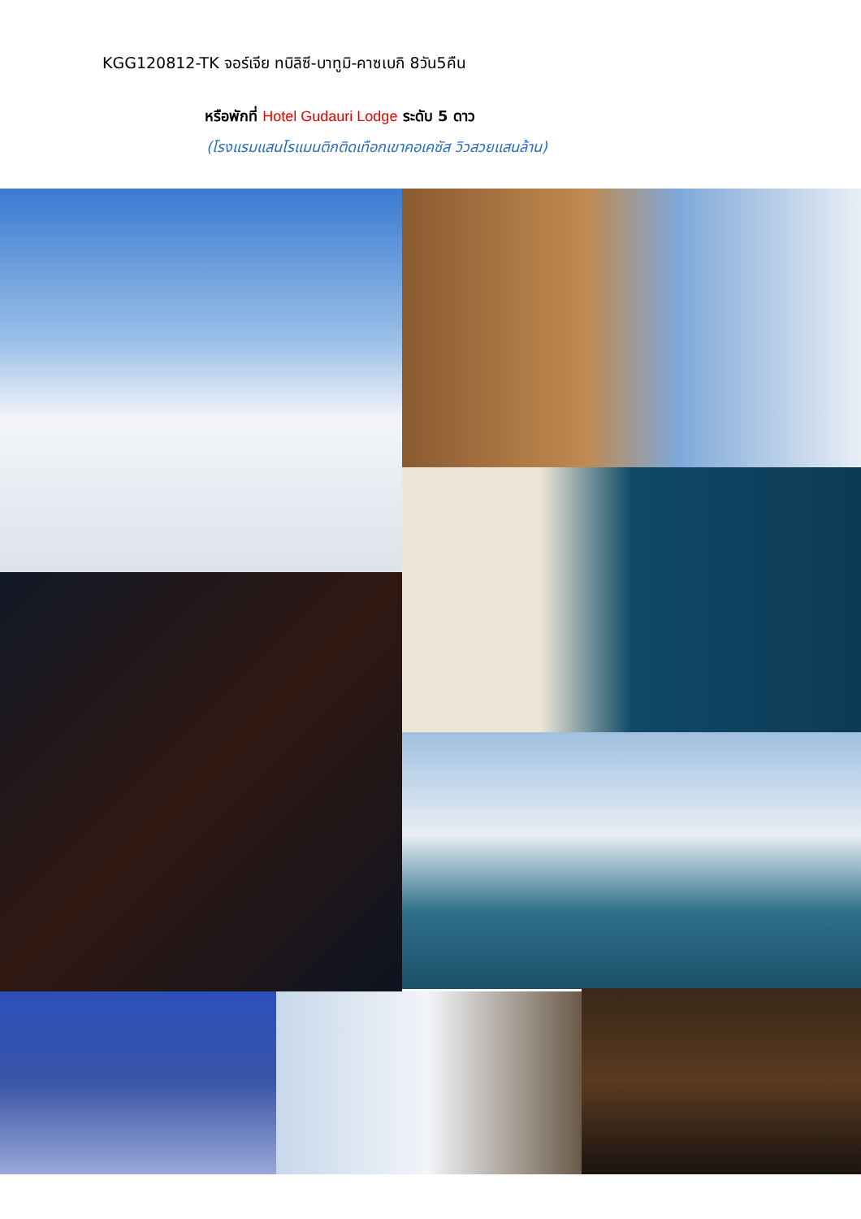KGG120812-TK จอร์เจีย ทบิลิซี-บาทูมิ-คาซเบกิ 8วัน5คืน
หรือพักที่ Hotel Gudauri Lodge ระดับ 5 ดาว
(โรงแรมแสนโรแมนติกติดเทือกเขาคอเคซัส วิวสวยแสนล้าน)